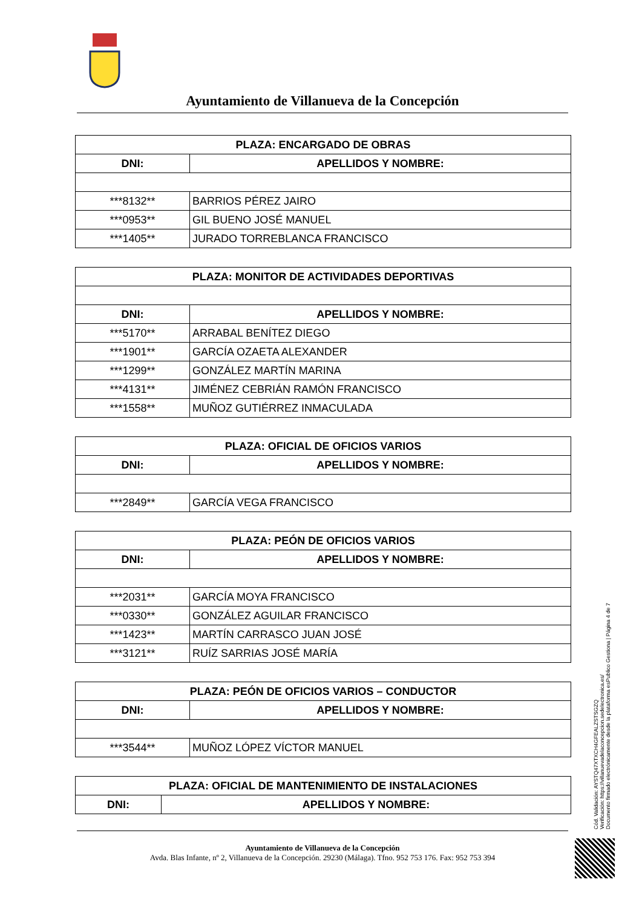Ayuntamiento de Villanueva de la Concepción
| PLAZA: ENCARGADO DE OBRAS | |
| --- | --- |
| DNI: | APELLIDOS Y NOMBRE: |
| ***8132** | BARRIOS PÉREZ JAIRO |
| ***0953** | GIL BUENO JOSÉ MANUEL |
| ***1405** | JURADO TORREBLANCA FRANCISCO |
| PLAZA: MONITOR DE ACTIVIDADES DEPORTIVAS | |
| --- | --- |
| DNI: | APELLIDOS Y NOMBRE: |
| ***5170** | ARRABAL BENÍTEZ DIEGO |
| ***1901** | GARCÍA OZAETA ALEXANDER |
| ***1299** | GONZÁLEZ MARTÍN MARINA |
| ***4131** | JIMÉNEZ CEBRIÁN RAMÓN FRANCISCO |
| ***1558** | MUÑOZ GUTIÉRREZ INMACULADA |
| PLAZA: OFICIAL DE OFICIOS VARIOS | |
| --- | --- |
| DNI: | APELLIDOS Y NOMBRE: |
| ***2849** | GARCÍA VEGA FRANCISCO |
| PLAZA: PEÓN DE OFICIOS VARIOS | |
| --- | --- |
| DNI: | APELLIDOS Y NOMBRE: |
| ***2031** | GARCÍA MOYA FRANCISCO |
| ***0330** | GONZÁLEZ AGUILAR FRANCISCO |
| ***1423** | MARTÍN CARRASCO JUAN JOSÉ |
| ***3121** | RUÍZ SARRIAS JOSÉ MARÍA |
| PLAZA: PEÓN DE OFICIOS VARIOS – CONDUCTOR | |
| --- | --- |
| DNI: | APELLIDOS Y NOMBRE: |
| ***3544** | MUÑOZ LÓPEZ VÍCTOR MANUEL |
| PLAZA: OFICIAL DE MANTENIMIENTO DE INSTALACIONES | |
| --- | --- |
| DNI: | APELLIDOS Y NOMBRE: |
Ayuntamiento de Villanueva de la Concepción
Avda. Blas Infante, nº 2, Villanueva de la Concepción. 29230 (Málaga). Tfno. 952 753 176. Fax: 952 753 394
Cód. Validación: AYSTQ47XTXCH4GFEALZSTSGZQ
Verificación: https://villanuevadelaconcepcion.sedelectronica.es/
Documento firmado electrónicamente desde la plataforma esPublico Gestiona | Página 4 de 7